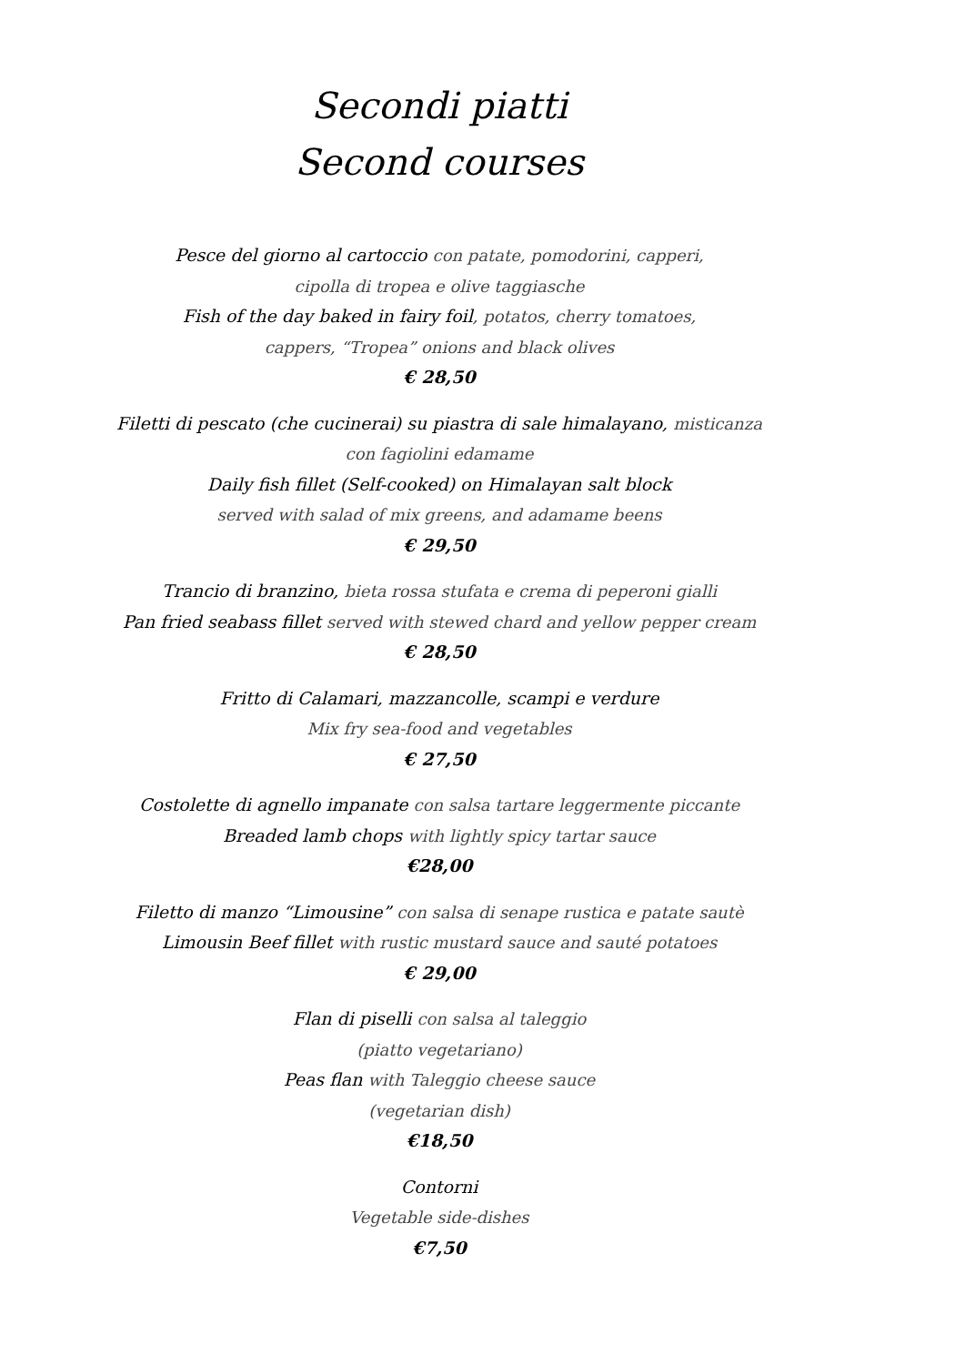Secondi piatti
Second courses
Pesce del giorno al cartoccio con patate, pomodorini, capperi,
cipolla di tropea e olive taggiasche
Fish of the day baked in fairy foil, potatos, cherry tomatoes,
cappers, “Tropea” onions and black olives
€ 28,50
Filetti di pescato (che cucinerai) su piastra di sale himalayano, misticanza
con fagiolini edamame
Daily fish fillet (Self-cooked) on Himalayan salt block
served with salad of mix greens, and adamame beens
€ 29,50
Trancio di branzino, bieta rossa stufata e crema di peperoni gialli
Pan fried seabass fillet served with stewed chard and yellow pepper cream
€ 28,50
Fritto di Calamari, mazzancolle, scampi e verdure
Mix fry sea-food and vegetables
€ 27,50
Costolette di agnello impanate con salsa tartare leggermente piccante
Breaded lamb chops with lightly spicy tartar sauce
€28,00
Filetto di manzo “Limousine” con salsa di senape rustica e patate sautè
Limousin Beef fillet with rustic mustard sauce and sauté potatoes
€ 29,00
Flan di piselli con salsa al taleggio
(piatto vegetariano)
Peas flan with Taleggio cheese sauce
(vegetarian dish)
€18,50
Contorni
Vegetable side-dishes
€7,50